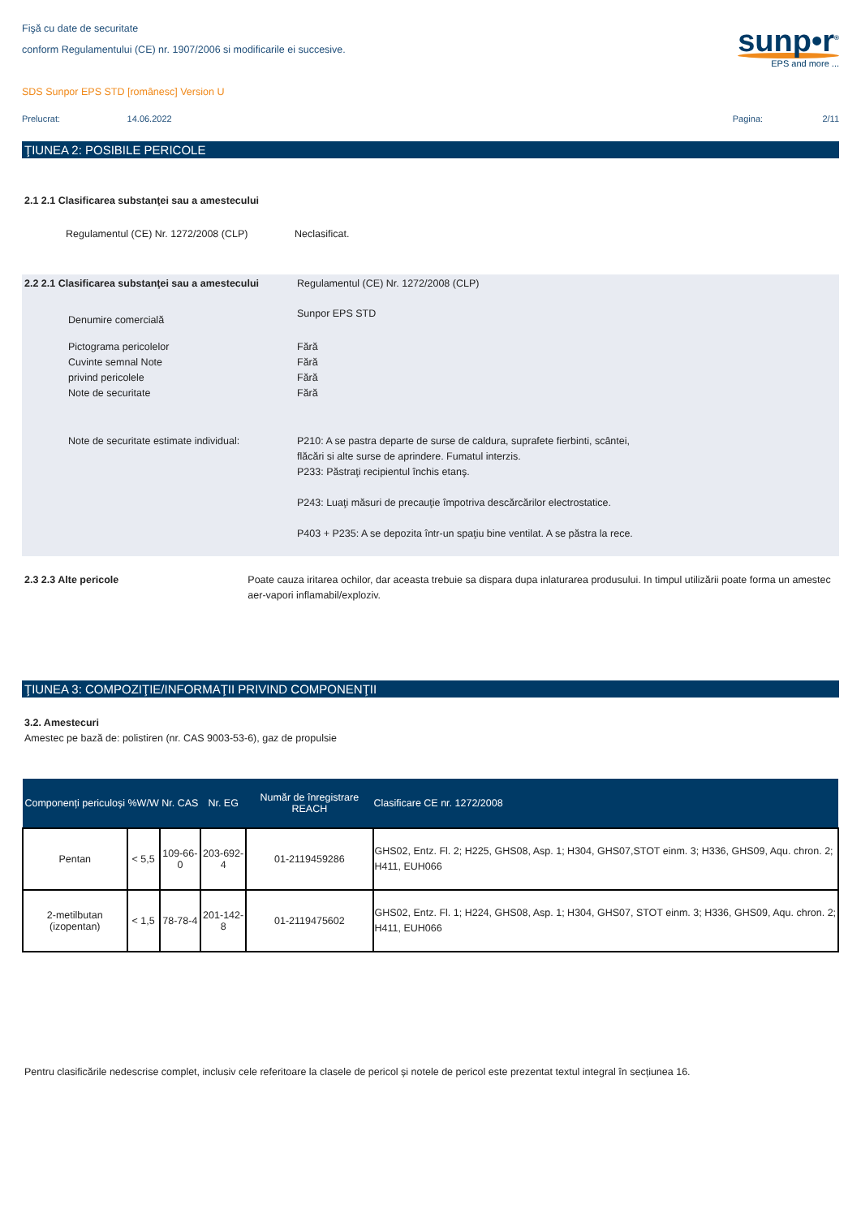Fişă cu date de securitate
conform Regulamentului (CE) nr. 1907/2006 si modificarile ei succesive.
sunp•r<sup>®</sup>
EPS and more ...
SDS Sunpor EPS STD [românesc] Version U
Prelucrat: 14.06.2022 Pagina: 2/11
ŢIUNEA 2: POSIBILE PERICOLE
2.1 2.1 Clasificarea substanţei sau a amestecului
Regulamentul (CE) Nr. 1272/2008 (CLP) Neclasificat.
2.2 2.1 Clasificarea substanţei sau a amestecului
Regulamentul (CE) Nr. 1272/2008 (CLP)
Denumire comercială
Sunpor EPS STD
Pictograma pericolelor
Cuvinte semnal Note
privind pericolele
Note de securitate
Fără
Fără
Fără
Fără
Note de securitate estimate individual:
P210: A se pastra departe de surse de caldura, suprafete fierbinti, scântei,
flăcări si alte surse de aprindere. Fumatul interzis.
P233: Păstraţi recipientul închis etanş.
P243: Luaţi măsuri de precauţie împotriva descărcărilor electrostatice.
P403 + P235: A se depozita într-un spaţiu bine ventilat. A se păstra la rece.
2.3 2.3 Alte pericole Poate cauza iritarea ochilor, dar aceasta trebuie sa dispara dupa inlaturarea produsului. In timpul utilizării poate forma un amestec aer-vapori inflamabil/exploziv.
ŢIUNEA 3: COMPOZIŢIE/INFORMAŢII PRIVIND COMPONENŢII
3.2. Amestecuri
Amestec pe bază de: polistiren (nr. CAS 9003-53-6), gaz de propulsie
| Componenți periculoși | %W/W | Nr. CAS | Nr. EG | Număr de înregistrare REACH | Clasificare CE nr. 1272/2008 |
| --- | --- | --- | --- | --- | --- |
| Pentan | < 5,5 | 109-66-0 | 203-692-4 | 01-2119459286 | GHS02, Entz. Fl. 2; H225, GHS08, Asp. 1; H304, GHS07,STOT einm. 3; H336, GHS09, Aqu. chron. 2; H411, EUH066 |
| 2-metilbutan (izopentan) | < 1,5 | 78-78-4 | 201-142-8 | 01-2119475602 | GHS02, Entz. Fl. 1; H224, GHS08, Asp. 1; H304, GHS07, STOT einm. 3; H336, GHS09, Aqu. chron. 2; H411, EUH066 |
Pentru clasificările nedescrise complet, inclusiv cele referitoare la clasele de pericol și notele de pericol este prezentat textul integral în secțiunea 16.